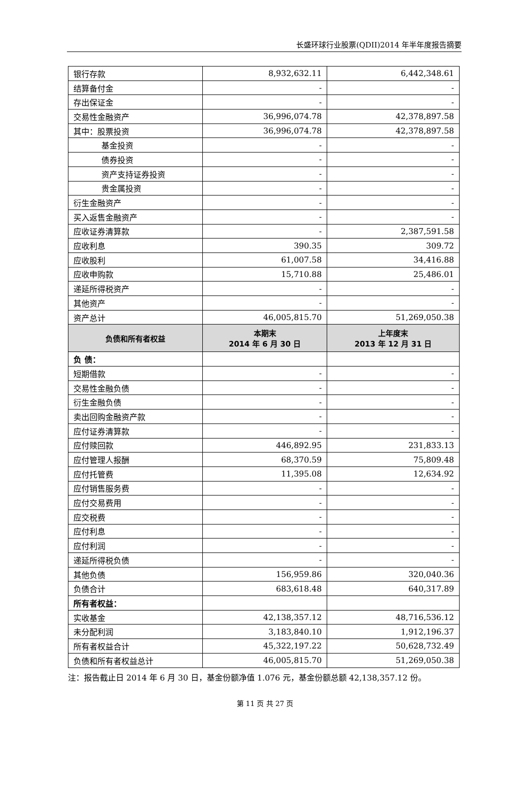长盛环球行业股票(QDII)2014 年半年度报告摘要
| 银行存款 | 8,932,632.11 | 6,442,348.61 |
| 结算备付金 | - | - |
| 存出保证金 | - | - |
| 交易性金融资产 | 36,996,074.78 | 42,378,897.58 |
| 其中：股票投资 | 36,996,074.78 | 42,378,897.58 |
| 基金投资 | - | - |
| 债券投资 | - | - |
| 资产支持证券投资 | - | - |
| 贵金属投资 | - | - |
| 衍生金融资产 | - | - |
| 买入返售金融资产 | - | - |
| 应收证券清算款 | - | 2,387,591.58 |
| 应收利息 | 390.35 | 309.72 |
| 应收股利 | 61,007.58 | 34,416.88 |
| 应收申购款 | 15,710.88 | 25,486.01 |
| 递延所得税资产 | - | - |
| 其他资产 | - | - |
| 资产总计 | 46,005,815.70 | 51,269,050.38 |
| 负债和所有者权益 | 本期末 2014 年 6 月 30 日 | 上年度末 2013 年 12 月 31 日 |
| 负 债： | | |
| 短期借款 | - | - |
| 交易性金融负债 | - | - |
| 衍生金融负债 | - | - |
| 卖出回购金融资产款 | - | - |
| 应付证券清算款 | - | - |
| 应付赎回款 | 446,892.95 | 231,833.13 |
| 应付管理人报酬 | 68,370.59 | 75,809.48 |
| 应付托管费 | 11,395.08 | 12,634.92 |
| 应付销售服务费 | - | - |
| 应付交易费用 | - | - |
| 应交税费 | - | - |
| 应付利息 | - | - |
| 应付利润 | - | - |
| 递延所得税负债 | - | - |
| 其他负债 | 156,959.86 | 320,040.36 |
| 负债合计 | 683,618.48 | 640,317.89 |
| 所有者权益： | | |
| 实收基金 | 42,138,357.12 | 48,716,536.12 |
| 未分配利润 | 3,183,840.10 | 1,912,196.37 |
| 所有者权益合计 | 45,322,197.22 | 50,628,732.49 |
| 负债和所有者权益总计 | 46,005,815.70 | 51,269,050.38 |
注：报告截止日 2014 年 6 月 30 日，基金份额净值 1.076 元，基金份额总额 42,138,357.12 份。
第 11 页 共 27 页